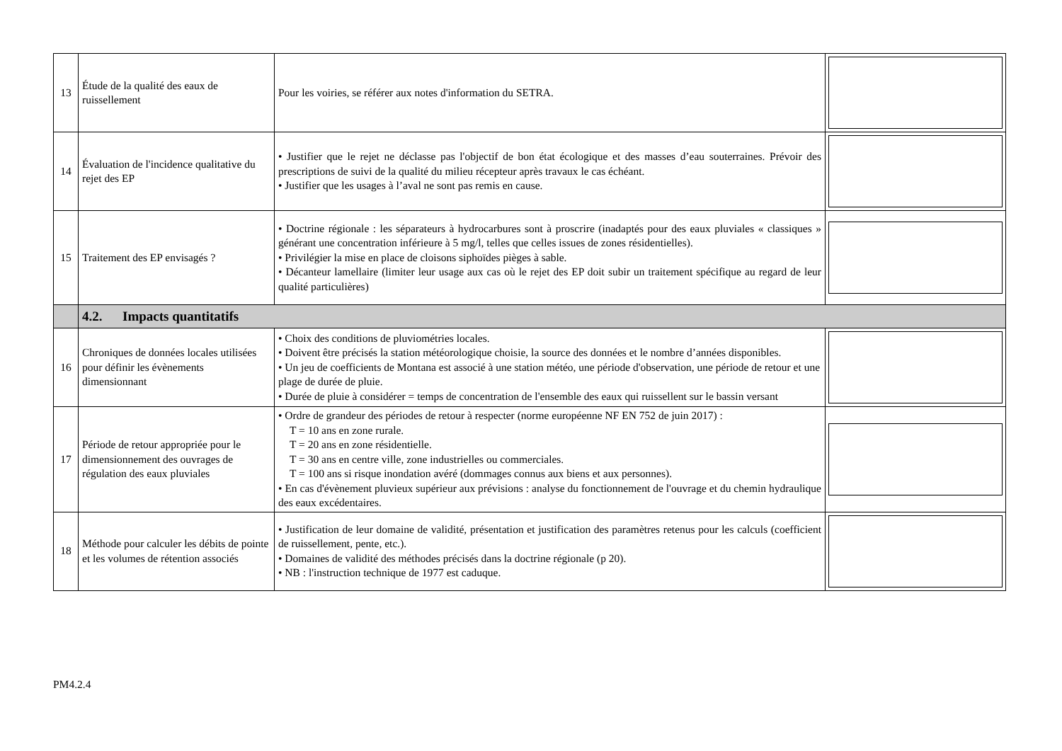| 13 | Étude de la qualité des eaux de ruissellement | Pour les voiries, se référer aux notes d'information du SETRA. | |
| 14 | Évaluation de l'incidence qualitative du rejet des EP | • Justifier que le rejet ne déclasse pas l'objectif de bon état écologique et des masses d’eau souterraines. Prévoir des prescriptions de suivi de la qualité du milieu récepteur après travaux le cas échéant. • Justifier que les usages à l’aval ne sont pas remis en cause. | |
| 15 | Traitement des EP envisagés ? | • Doctrine régionale : les séparateurs à hydrocarbures sont à proscrire (inadaptés pour des eaux pluviales « classiques » générant une concentration inférieure à 5 mg/l, telles que celles issues de zones résidentielles). • Privilégier la mise en place de cloisons siphoïdes pièges à sable. • Décanteur lamellaire (limiter leur usage aux cas où le rejet des EP doit subir un traitement spécifique au regard de leur qualité particulières) | |
| | 4.2. Impacts quantitatifs | | |
| 16 | Chroniques de données locales utilisées pour définir les évènements dimensionnant | • Choix des conditions de pluviométries locales. • Doivent être précisés la station météorologique choisie, la source des données et le nombre d’années disponibles. • Un jeu de coefficients de Montana est associé à une station météo, une période d'observation, une période de retour et une plage de durée de pluie. • Durée de pluie à considérer = temps de concentration de l'ensemble des eaux qui ruissellent sur le bassin versant | |
| 17 | Période de retour appropriée pour le dimensionnement des ouvrages de régulation des eaux pluviales | • Ordre de grandeur des périodes de retour à respecter (norme européenne NF EN 752 de juin 2017) : T = 10 ans en zone rurale. T = 20 ans en zone résidentielle. T = 30 ans en centre ville, zone industrielles ou commerciales. T = 100 ans si risque inondation avéré (dommages connus aux biens et aux personnes). • En cas d'évènement pluvieux supérieur aux prévisions : analyse du fonctionnement de l'ouvrage et du chemin hydraulique des eaux excédentaires. | |
| 18 | Méthode pour calculer les débits de pointe et les volumes de rétention associés | • Justification de leur domaine de validité, présentation et justification des paramètres retenus pour les calculs (coefficient de ruissellement, pente, etc.). • Domaines de validité des méthodes précisés dans la doctrine régionale (p 20). • NB : l'instruction technique de 1977 est caduque. | |
PM4.2.4